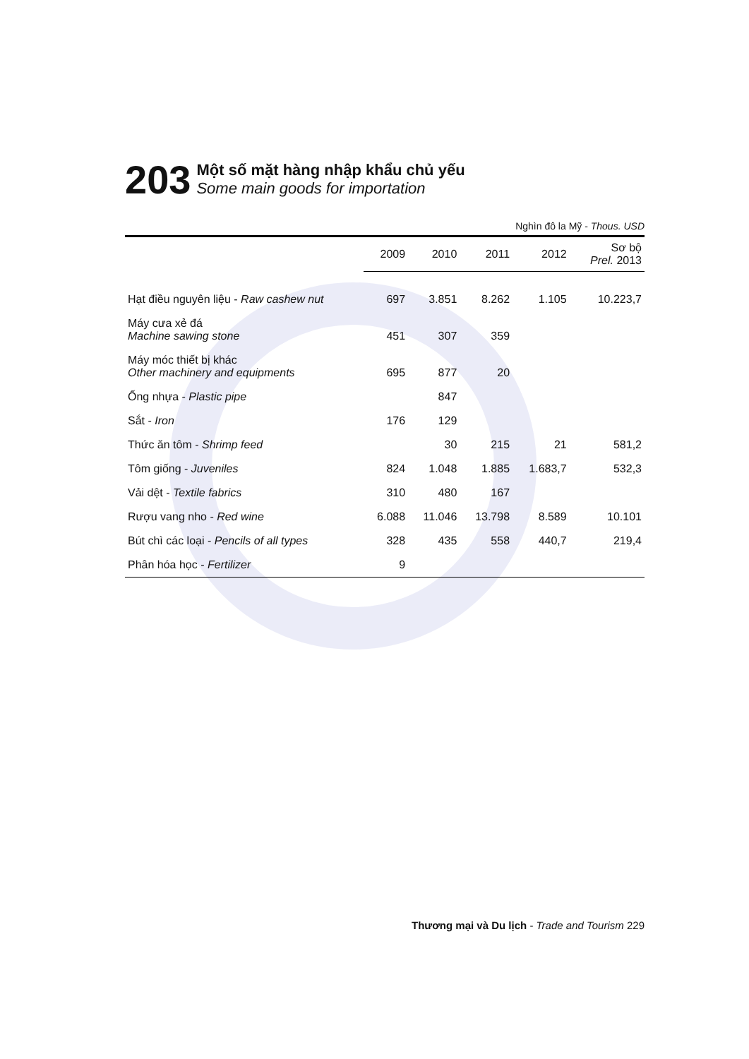203
Một số mặt hàng nhập khẩu chủ yếu
Some main goods for importation
Nghìn đô la Mỹ - Thous. USD
| | 2009 | 2010 | 2011 | 2012 | Sơ bộ Prel. 2013 |
| --- | --- | --- | --- | --- | --- |
| Hạt điều nguyên liệu - Raw cashew nut | 697 | 3.851 | 8.262 | 1.105 | 10.223,7 |
| Máy cưa xẻ đá Machine sawing stone | 451 | 307 | 359 | | |
| Máy móc thiết bị khác Other machinery and equipments | 695 | 877 | 20 | | |
| Ống nhựa - Plastic pipe | | 847 | | | |
| Sắt - Iron | 176 | 129 | | | |
| Thức ăn tôm - Shrimp feed | | 30 | 215 | 21 | 581,2 |
| Tôm giống - Juveniles | 824 | 1.048 | 1.885 | 1.683,7 | 532,3 |
| Vải dệt - Textile fabrics | 310 | 480 | 167 | | |
| Rượu vang nho - Red wine | 6.088 | 11.046 | 13.798 | 8.589 | 10.101 |
| Bút chì các loại - Pencils of all types | 328 | 435 | 558 | 440,7 | 219,4 |
| Phân hóa học - Fertilizer | 9 | | | | |
Thương mại và Du lịch - Trade and Tourism 229